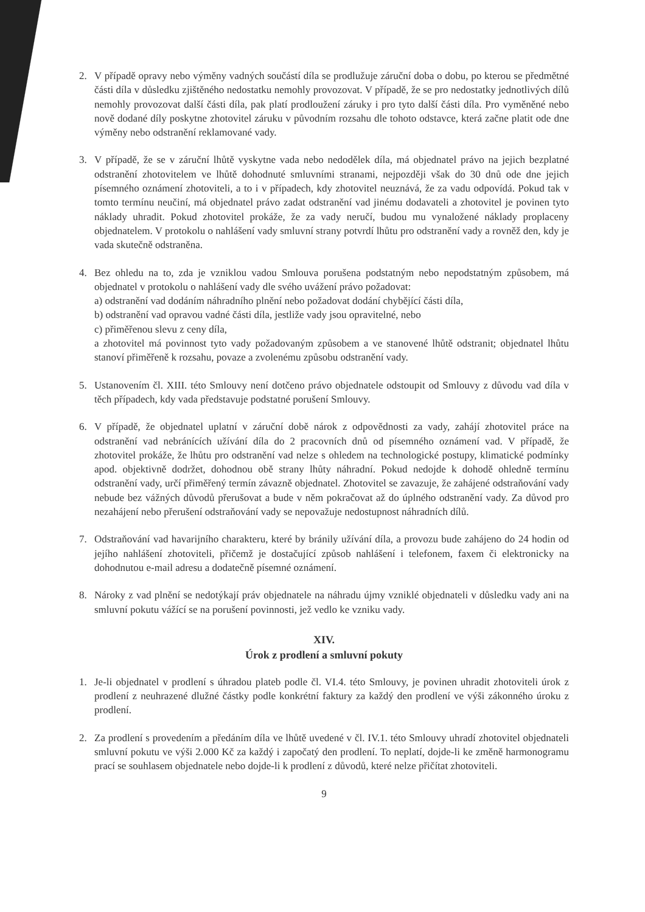2. V případě opravy nebo výměny vadných součástí díla se prodlužuje záruční doba o dobu, po kterou se předmětné části díla v důsledku zjištěného nedostatku nemohly provozovat. V případě, že se pro nedostatky jednotlivých dílů nemohly provozovat další části díla, pak platí prodloužení záruky i pro tyto další části díla. Pro vyměněné nebo nově dodané díly poskytne zhotovitel záruku v původním rozsahu dle tohoto odstavce, která začne platit ode dne výměny nebo odstranění reklamované vady.
3. V případě, že se v záruční lhůtě vyskytne vada nebo nedodělek díla, má objednatel právo na jejich bezplatné odstranění zhotovitelem ve lhůtě dohodnuté smluvními stranami, nejpozději však do 30 dnů ode dne jejich písemného oznámení zhotoviteli, a to i v případech, kdy zhotovitel neuznává, že za vadu odpovídá. Pokud tak v tomto termínu neučiní, má objednatel právo zadat odstranění vad jinému dodavateli a zhotovitel je povinen tyto náklady uhradit. Pokud zhotovitel prokáže, že za vady neručí, budou mu vynaložené náklady proplaceny objednatelem. V protokolu o nahlášení vady smluvní strany potvrdí lhůtu pro odstranění vady a rovněž den, kdy je vada skutečně odstraněna.
4. Bez ohledu na to, zda je vzniklou vadou Smlouva porušena podstatným nebo nepodstatným způsobem, má objednatel v protokolu o nahlášení vady dle svého uvážení právo požadovat:
a) odstranění vad dodáním náhradního plnění nebo požadovat dodání chybějící části díla,
b) odstranění vad opravou vadné části díla, jestliže vady jsou opravitelné, nebo
c) přiměřenou slevu z ceny díla,
a zhotovitel má povinnost tyto vady požadovaným způsobem a ve stanovené lhůtě odstranit; objednatel lhůtu stanoví přiměřeně k rozsahu, povaze a zvolenému způsobu odstranění vady.
5. Ustanovením čl. XIII. této Smlouvy není dotčeno právo objednatele odstoupit od Smlouvy z důvodu vad díla v těch případech, kdy vada představuje podstatné porušení Smlouvy.
6. V případě, že objednatel uplatní v záruční době nárok z odpovědnosti za vady, zahájí zhotovitel práce na odstranění vad nebránících užívání díla do 2 pracovních dnů od písemného oznámení vad. V případě, že zhotovitel prokáže, že lhůtu pro odstranění vad nelze s ohledem na technologické postupy, klimatické podmínky apod. objektivně dodržet, dohodnou obě strany lhůty náhradní. Pokud nedojde k dohodě ohledně termínu odstranění vady, určí přiměřený termín závazně objednatel. Zhotovitel se zavazuje, že zahájené odstraňování vady nebude bez vážných důvodů přerušovat a bude v něm pokračovat až do úplného odstranění vady. Za důvod pro nezahájení nebo přerušení odstraňování vady se nepovažuje nedostupnost náhradních dílů.
7. Odstraňování vad havarijního charakteru, které by bránily užívání díla, a provozu bude zahájeno do 24 hodin od jejího nahlášení zhotoviteli, přičemž je dostačující způsob nahlášení i telefonem, faxem či elektronicky na dohodnutou e-mail adresu a dodatečně písemné oznámení.
8. Nároky z vad plnění se nedotýkají práv objednatele na náhradu újmy vzniklé objednateli v důsledku vady ani na smluvní pokutu vážící se na porušení povinnosti, jež vedlo ke vzniku vady.
XIV.
Úrok z prodlení a smluvní pokuty
1. Je-li objednatel v prodlení s úhradou plateb podle čl. VI.4. této Smlouvy, je povinen uhradit zhotoviteli úrok z prodlení z neuhrazené dlužné částky podle konkrétní faktury za každý den prodlení ve výši zákonného úroku z prodlení.
2. Za prodlení s provedením a předáním díla ve lhůtě uvedené v čl. IV.1. této Smlouvy uhradí zhotovitel objednateli smluvní pokutu ve výši 2.000 Kč za každý i započatý den prodlení. To neplatí, dojde-li ke změně harmonogramu prací se souhlasem objednatele nebo dojde-li k prodlení z důvodů, které nelze přičítat zhotoviteli.
9